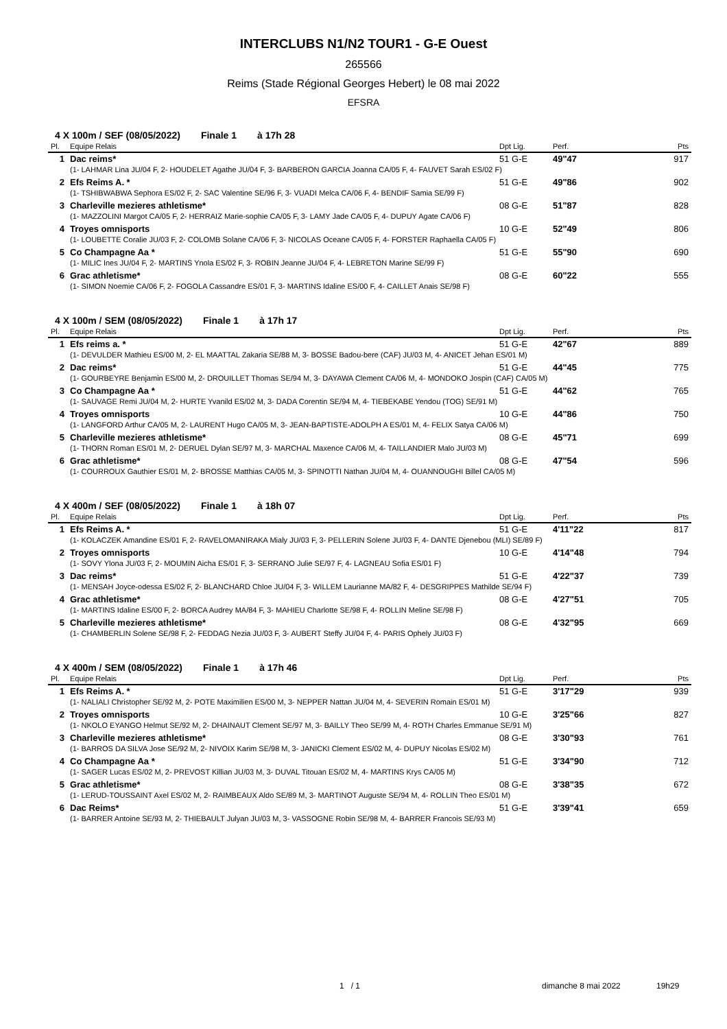INTERCLUBS N1/N2 TOUR1 - G-E Ouest
265566
Reims (Stade Régional Georges Hebert) le 08 mai 2022
EFSRA
4 X 100m / SEF (08/05/2022) Finale 1 à 17h 28
| Pl. | Equipe Relais | Dpt Lig. | Perf. | Pts |
| --- | --- | --- | --- | --- |
| 1 | Dac reims* | 51 G-E | 49"47 | 917 |
| | (1- LAHMAR Lina JU/04 F, 2- HOUDELET Agathe JU/04 F, 3- BARBERON GARCIA Joanna CA/05 F, 4- FAUVET Sarah ES/02 F) | | | |
| 2 | Efs Reims A. * | 51 G-E | 49"86 | 902 |
| | (1- TSHIBWABWA Sephora ES/02 F, 2- SAC Valentine SE/96 F, 3- VUADI Melca CA/06 F, 4- BENDIF Samia SE/99 F) | | | |
| 3 | Charleville mezieres athletisme* | 08 G-E | 51"87 | 828 |
| | (1- MAZZOLINI Margot CA/05 F, 2- HERRAIZ Marie-sophie CA/05 F, 3- LAMY Jade CA/05 F, 4- DUPUY Agate CA/06 F) | | | |
| 4 | Troyes omnisports | 10 G-E | 52"49 | 806 |
| | (1- LOUBETTE Coralie JU/03 F, 2- COLOMB Solane CA/06 F, 3- NICOLAS Oceane CA/05 F, 4- FORSTER Raphaella CA/05 F) | | | |
| 5 | Co Champagne Aa * | 51 G-E | 55"90 | 690 |
| | (1- MILIC Ines JU/04 F, 2- MARTINS Ynola ES/02 F, 3- ROBIN Jeanne JU/04 F, 4- LEBRETON Marine SE/99 F) | | | |
| 6 | Grac athletisme* | 08 G-E | 60"22 | 555 |
| | (1- SIMON Noemie CA/06 F, 2- FOGOLA Cassandre ES/01 F, 3- MARTINS Idaline ES/00 F, 4- CAILLET Anais SE/98 F) | | | |
4 X 100m / SEM (08/05/2022) Finale 1 à 17h 17
| Pl. | Equipe Relais | Dpt Lig. | Perf. | Pts |
| --- | --- | --- | --- | --- |
| 1 | Efs reims a. * | 51 G-E | 42"67 | 889 |
| | (1- DEVULDER Mathieu ES/00 M, 2- EL MAATTAL Zakaria SE/88 M, 3- BOSSE Badou-bere (CAF) JU/03 M, 4- ANICET Jehan ES/01 M) | | | |
| 2 | Dac reims* | 51 G-E | 44"45 | 775 |
| | (1- GOURBEYRE Benjamin ES/00 M, 2- DROUILLET Thomas SE/94 M, 3- DAYAWA Clement CA/06 M, 4- MONDOKO Jospin (CAF) CA/05 M) | | | |
| 3 | Co Champagne Aa * | 51 G-E | 44"62 | 765 |
| | (1- SAUVAGE Remi JU/04 M, 2- HURTE Yvanild ES/02 M, 3- DADA Corentin SE/94 M, 4- TIEBEKABE Yendou (TOG) SE/91 M) | | | |
| 4 | Troyes omnisports | 10 G-E | 44"86 | 750 |
| | (1- LANGFORD Arthur CA/05 M, 2- LAURENT Hugo CA/05 M, 3- JEAN-BAPTISTE-ADOLPH A ES/01 M, 4- FELIX Satya CA/06 M) | | | |
| 5 | Charleville mezieres athletisme* | 08 G-E | 45"71 | 699 |
| | (1- THORN Roman ES/01 M, 2- DERUEL Dylan SE/97 M, 3- MARCHAL Maxence CA/06 M, 4- TAILLANDIER Malo JU/03 M) | | | |
| 6 | Grac athletisme* | 08 G-E | 47"54 | 596 |
| | (1- COURROUX Gauthier ES/01 M, 2- BROSSE Matthias CA/05 M, 3- SPINOTTI Nathan JU/04 M, 4- OUANNOUGHI Billel CA/05 M) | | | |
4 X 400m / SEF (08/05/2022) Finale 1 à 18h 07
| Pl. | Equipe Relais | Dpt Lig. | Perf. | Pts |
| --- | --- | --- | --- | --- |
| 1 | Efs Reims A. * | 51 G-E | 4'11"22 | 817 |
| | (1- KOLACZEK Amandine ES/01 F, 2- RAVELOMANIRAKA Mialy JU/03 F, 3- PELLERIN Solene JU/03 F, 4- DANTE Djenebou (MLI) SE/89 F) | | | |
| 2 | Troyes omnisports | 10 G-E | 4'14"48 | 794 |
| | (1- SOVY Ylona JU/03 F, 2- MOUMIN Aicha ES/01 F, 3- SERRANO Julie SE/97 F, 4- LAGNEAU Sofia ES/01 F) | | | |
| 3 | Dac reims* | 51 G-E | 4'22"37 | 739 |
| | (1- MENSAH Joyce-odessa ES/02 F, 2- BLANCHARD Chloe JU/04 F, 3- WILLEM Laurianne MA/82 F, 4- DESGRIPPES Mathilde SE/94 F) | | | |
| 4 | Grac athletisme* | 08 G-E | 4'27"51 | 705 |
| | (1- MARTINS Idaline ES/00 F, 2- BORCA Audrey MA/84 F, 3- MAHIEU Charlotte SE/98 F, 4- ROLLIN Meline SE/98 F) | | | |
| 5 | Charleville mezieres athletisme* | 08 G-E | 4'32"95 | 669 |
| | (1- CHAMBERLIN Solene SE/98 F, 2- FEDDAG Nezia JU/03 F, 3- AUBERT Steffy JU/04 F, 4- PARIS Ophely JU/03 F) | | | |
4 X 400m / SEM (08/05/2022) Finale 1 à 17h 46
| Pl. | Equipe Relais | Dpt Lig. | Perf. | Pts |
| --- | --- | --- | --- | --- |
| 1 | Efs Reims A. * | 51 G-E | 3'17"29 | 939 |
| | (1- NALIALI Christopher SE/92 M, 2- POTE Maximilien ES/00 M, 3- NEPPER Nattan JU/04 M, 4- SEVERIN Romain ES/01 M) | | | |
| 2 | Troyes omnisports | 10 G-E | 3'25"66 | 827 |
| | (1- NKOLO EYANGO Helmut SE/92 M, 2- DHAINAUT Clement SE/97 M, 3- BAILLY Theo SE/99 M, 4- ROTH Charles Emmanue SE/91 M) | | | |
| 3 | Charleville mezieres athletisme* | 08 G-E | 3'30"93 | 761 |
| | (1- BARROS DA SILVA Jose SE/92 M, 2- NIVOIX Karim SE/98 M, 3- JANICKI Clement ES/02 M, 4- DUPUY Nicolas ES/02 M) | | | |
| 4 | Co Champagne Aa * | 51 G-E | 3'34"90 | 712 |
| | (1- SAGER Lucas ES/02 M, 2- PREVOST Killian JU/03 M, 3- DUVAL Titouan ES/02 M, 4- MARTINS Krys CA/05 M) | | | |
| 5 | Grac athletisme* | 08 G-E | 3'38"35 | 672 |
| | (1- LERUD-TOUSSAINT Axel ES/02 M, 2- RAIMBEAUX Aldo SE/89 M, 3- MARTINOT Auguste SE/94 M, 4- ROLLIN Theo ES/01 M) | | | |
| 6 | Dac Reims* | 51 G-E | 3'39"41 | 659 |
| | (1- BARRER Antoine SE/93 M, 2- THIEBAULT Julyan JU/03 M, 3- VASSOGNE Robin SE/98 M, 4- BARRER Francois SE/93 M) | | | |
1 / 1 dimanche 8 mai 2022 19h29